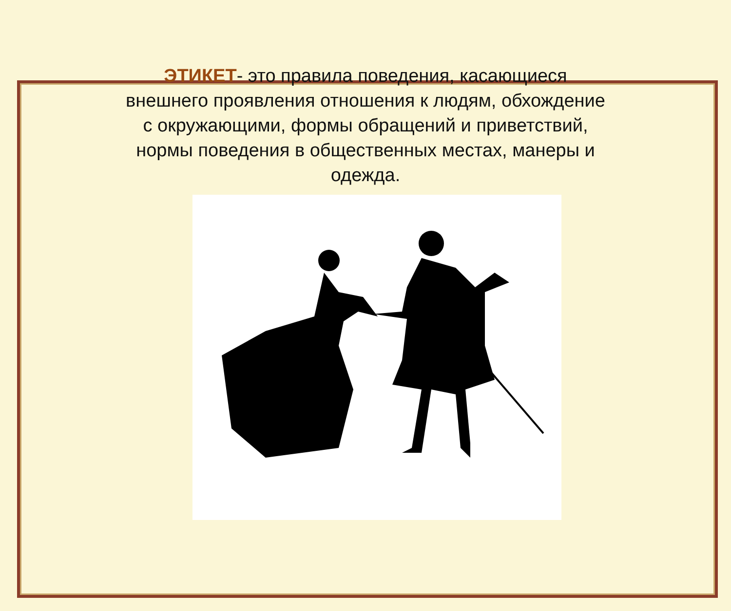ЭТИКЕТ- это правила поведения, касающиеся внешнего проявления отношения к людям, обхождение с окружающими, формы обращений и приветствий, нормы поведения в общественных местах, манеры и одежда.